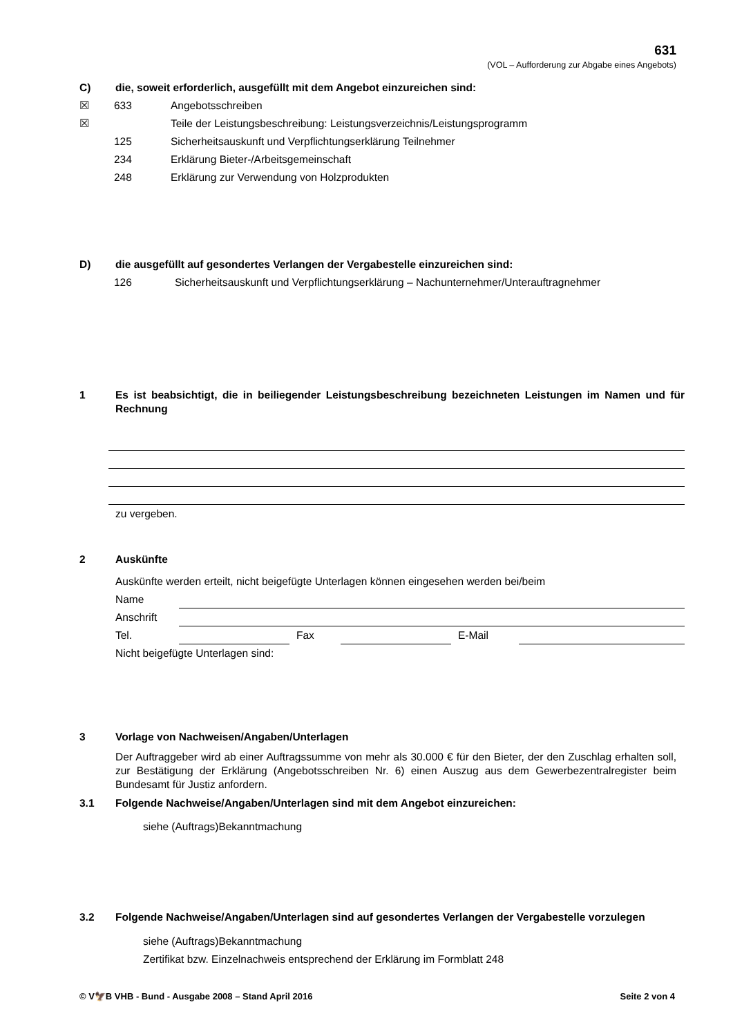631
(VOL – Aufforderung zur Abgabe eines Angebots)
C) die, soweit erforderlich, ausgefüllt mit dem Angebot einzureichen sind:
☒ 633 Angebotsschreiben
☒ Teile der Leistungsbeschreibung: Leistungsverzeichnis/Leistungsprogramm
125 Sicherheitsauskunft und Verpflichtungserklärung Teilnehmer
234 Erklärung Bieter-/Arbeitsgemeinschaft
248 Erklärung zur Verwendung von Holzprodukten
D) die ausgefüllt auf gesondertes Verlangen der Vergabestelle einzureichen sind:
126 Sicherheitsauskunft und Verpflichtungserklärung – Nachunternehmer/Unterauftragnehmer
1 Es ist beabsichtigt, die in beiliegender Leistungsbeschreibung bezeichneten Leistungen im Namen und für Rechnung
zu vergeben.
2 Auskünfte
Auskünfte werden erteilt, nicht beigefügte Unterlagen können eingesehen werden bei/beim
Name
Anschrift
Tel.
Fax
E-Mail
Nicht beigefügte Unterlagen sind:
3 Vorlage von Nachweisen/Angaben/Unterlagen
Der Auftraggeber wird ab einer Auftragssumme von mehr als 30.000 € für den Bieter, der den Zuschlag erhalten soll, zur Bestätigung der Erklärung (Angebotsschreiben Nr. 6) einen Auszug aus dem Gewerbezentralregister beim Bundesamt für Justiz anfordern.
3.1 Folgende Nachweise/Angaben/Unterlagen sind mit dem Angebot einzureichen:
siehe (Auftrags)Bekanntmachung
3.2 Folgende Nachweise/Angaben/Unterlagen sind auf gesondertes Verlangen der Vergabestelle vorzulegen
siehe (Auftrags)Bekanntmachung
Zertifikat bzw. Einzelnachweis entsprechend der Erklärung im Formblatt 248
© V🦅B VHB - Bund - Ausgabe 2008 – Stand April 2016
Seite 2 von 4